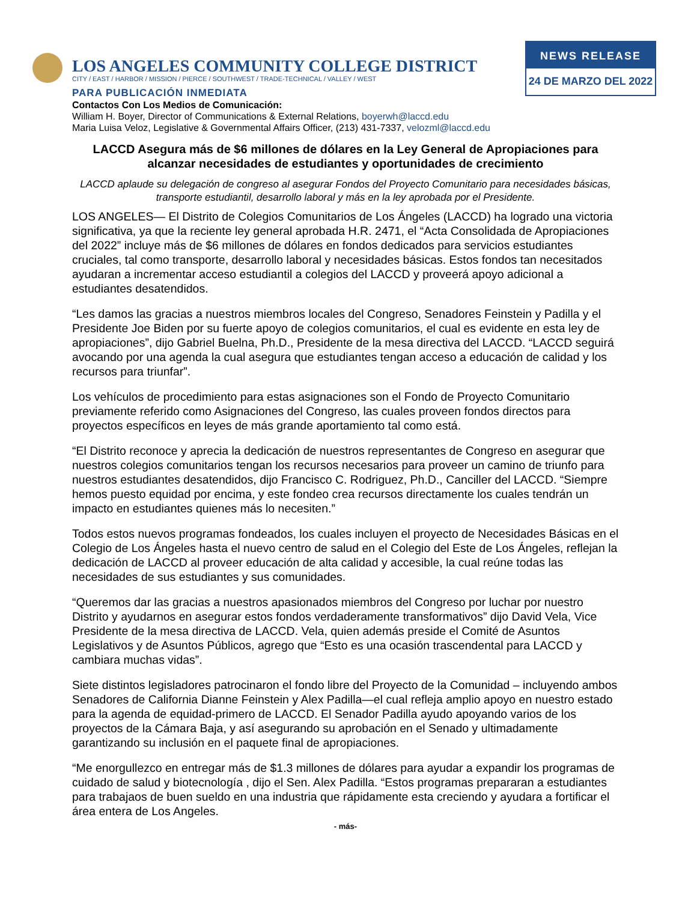LOS ANGELES COMMUNITY COLLEGE DISTRICT
CITY / EAST / HARBOR / MISSION / PIERCE / SOUTHWEST / TRADE-TECHNICAL / VALLEY / WEST
PARA PUBLICACIÓN INMEDIATA
NEWS RELEASE
24 DE MARZO DEL 2022
Contactos Con Los Medios de Comunicación:
William H. Boyer, Director of Communications & External Relations, boyerwh@laccd.edu
Maria Luisa Veloz, Legislative & Governmental Affairs Officer, (213) 431-7337, velozml@laccd.edu
LACCD Asegura más de $6 millones de dólares en la Ley General de Apropiaciones para alcanzar necesidades de estudiantes y oportunidades de crecimiento
LACCD aplaude su delegación de congreso al asegurar Fondos del Proyecto Comunitario para necesidades básicas, transporte estudiantil, desarrollo laboral y más en la ley aprobada por el Presidente.
LOS ANGELES— El Distrito de Colegios Comunitarios de Los Ángeles (LACCD) ha logrado una victoria significativa, ya que la reciente ley general aprobada H.R. 2471, el “Acta Consolidada de Apropiaciones del 2022” incluye más de $6 millones de dólares en fondos dedicados para servicios estudiantes cruciales, tal como transporte, desarrollo laboral y necesidades básicas. Estos fondos tan necesitados ayudaran a incrementar acceso estudiantil a colegios del LACCD y proveerá apoyo adicional a estudiantes desatendidos.
“Les damos las gracias a nuestros miembros locales del Congreso, Senadores Feinstein y Padilla y el Presidente Joe Biden por su fuerte apoyo de colegios comunitarios, el cual es evidente en esta ley de apropiaciones”, dijo Gabriel Buelna, Ph.D., Presidente de la mesa directiva del LACCD. “LACCD seguirá avocando por una agenda la cual asegura que estudiantes tengan acceso a educación de calidad y los recursos para triunfar”.
Los vehículos de procedimiento para estas asignaciones son el Fondo de Proyecto Comunitario previamente referido como Asignaciones del Congreso, las cuales proveen fondos directos para proyectos específicos en leyes de más grande aportamiento tal como está.
“El Distrito reconoce y aprecia la dedicación de nuestros representantes de Congreso en asegurar que nuestros colegios comunitarios tengan los recursos necesarios para proveer un camino de triunfo para nuestros estudiantes desatendidos, dijo Francisco C. Rodriguez, Ph.D., Canciller del LACCD. “Siempre hemos puesto equidad por encima, y este fondeo crea recursos directamente los cuales tendrán un impacto en estudiantes quienes más lo necesiten.”
Todos estos nuevos programas fondeados, los cuales incluyen el proyecto de Necesidades Básicas en el Colegio de Los Ángeles hasta el nuevo centro de salud en el Colegio del Este de Los Ángeles, reflejan la dedicación de LACCD al proveer educación de alta calidad y accesible, la cual reúne todas las necesidades de sus estudiantes y sus comunidades.
“Queremos dar las gracias a nuestros apasionados miembros del Congreso por luchar por nuestro Distrito y ayudarnos en asegurar estos fondos verdaderamente transformativos” dijo David Vela, Vice Presidente de la mesa directiva de LACCD. Vela, quien además preside el Comité de Asuntos Legislativos y de Asuntos Públicos, agrego que “Esto es una ocasión trascendental para LACCD y cambiara muchas vidas”.
Siete distintos legisladores patrocinaron el fondo libre del Proyecto de la Comunidad – incluyendo ambos Senadores de California Dianne Feinstein y Alex Padilla—el cual refleja amplio apoyo en nuestro estado para la agenda de equidad-primero de LACCD. El Senador Padilla ayudo apoyando varios de los proyectos de la Cámara Baja, y así asegurando su aprobación en el Senado y ultimadamente garantizando su inclusión en el paquete final de apropiaciones.
“Me enorgullezco en entregar más de $1.3 millones de dólares para ayudar a expandir los programas de cuidado de salud y biotecnología , dijo el Sen. Alex Padilla. “Estos programas prepararan a estudiantes para trabajaos de buen sueldo en una industria que rápidamente esta creciendo y ayudara a fortificar el área entera de Los Angeles.
- más-